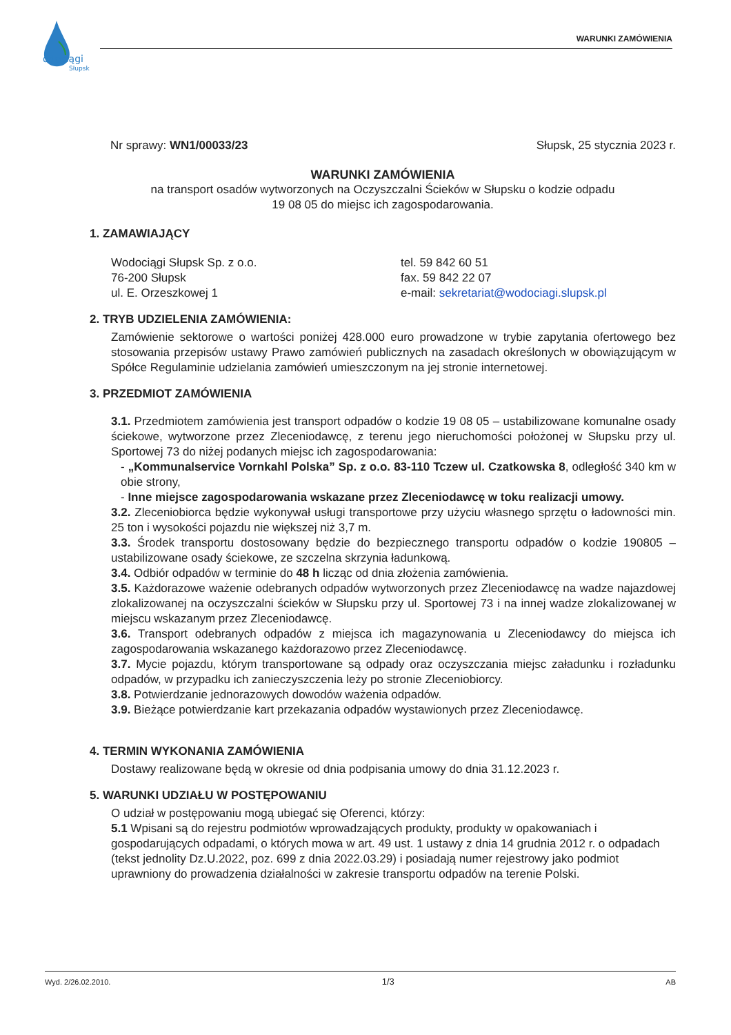odociągi
Słupsk
WARUNKI ZAMÓWIENIA
Nr sprawy: WN1/00033/23 Słupsk, 25 stycznia 2023 r.
WARUNKI ZAMÓWIENIA
na transport osadów wytworzonych na Oczyszczalni Ścieków w Słupsku o kodzie odpadu
19 08 05 do miejsc ich zagospodarowania.
1. ZAMAWIAJĄCY
Wodociągi Słupsk Sp. z o.o.
76-200 Słupsk
ul. E. Orzeszkowej 1
tel. 59 842 60 51
fax. 59 842 22 07
e-mail: sekretariat@wodociagi.slupsk.pl
2. TRYB UDZIELENIA ZAMÓWIENIA:
Zamówienie sektorowe o wartości poniżej 428.000 euro prowadzone w trybie zapytania ofertowego bez stosowania przepisów ustawy Prawo zamówień publicznych na zasadach określonych w obowiązującym w Spółce Regulaminie udzielania zamówień umieszczonym na jej stronie internetowej.
3. PRZEDMIOT ZAMÓWIENIA
3.1. Przedmiotem zamówienia jest transport odpadów o kodzie 19 08 05 – ustabilizowane komunalne osady ściekowe, wytworzone przez Zleceniodawcę, z terenu jego nieruchomości położonej w Słupsku przy ul. Sportowej 73 do niżej podanych miejsc ich zagospodarowania:
- „Kommunalservice Vornkahl Polska” Sp. z o.o. 83-110 Tczew ul. Czatkowska 8, odległość 340 km w obie strony,
- Inne miejsce zagospodarowania wskazane przez Zleceniodawcę w toku realizacji umowy.
3.2. Zleceniobiorca będzie wykonywał usługi transportowe przy użyciu własnego sprzętu o ładowności min. 25 ton i wysokości pojazdu nie większej niż 3,7 m.
3.3. Środek transportu dostosowany będzie do bezpiecznego transportu odpadów o kodzie 190805 – ustabilizowane osady ściekowe, ze szczelna skrzynia ładunkową.
3.4. Odbiór odpadów w terminie do 48 h licząc od dnia złożenia zamówienia.
3.5. Każdorazowe ważenie odebranych odpadów wytworzonych przez Zleceniodawcę na wadze najazdowej zlokalizowanej na oczyszczalni ścieków w Słupsku przy ul. Sportowej 73 i na innej wadze zlokalizowanej w miejscu wskazanym przez Zleceniodawcę.
3.6. Transport odebranych odpadów z miejsca ich magazynowania u Zleceniodawcy do miejsca ich zagospodarowania wskazanego każdorazowo przez Zleceniodawcę.
3.7. Mycie pojazdu, którym transportowane są odpady oraz oczyszczania miejsc załadunku i rozładunku odpadów, w przypadku ich zanieczyszczenia leży po stronie Zleceniobiorcy.
3.8. Potwierdzanie jednorazowych dowodów ważenia odpadów.
3.9. Bieżące potwierdzanie kart przekazania odpadów wystawionych przez Zleceniodawcę.
4. TERMIN WYKONANIA ZAMÓWIENIA
Dostawy realizowane będą w okresie od dnia podpisania umowy do dnia 31.12.2023 r.
5. WARUNKI UDZIAŁU W POSTĘPOWANIU
O udział w postępowaniu mogą ubiegać się Oferenci, którzy:
5.1 Wpisani są do rejestru podmiotów wprowadzających produkty, produkty w opakowaniach i gospodarujących odpadami, o których mowa w art. 49 ust. 1 ustawy z dnia 14 grudnia 2012 r. o odpadach (tekst jednolity Dz.U.2022, poz. 699 z dnia 2022.03.29) i posiadają numer rejestrowy jako podmiot uprawniony do prowadzenia działalności w zakresie transportu odpadów na terenie Polski.
Wyd. 2/26.02.2010. 1/3 AB